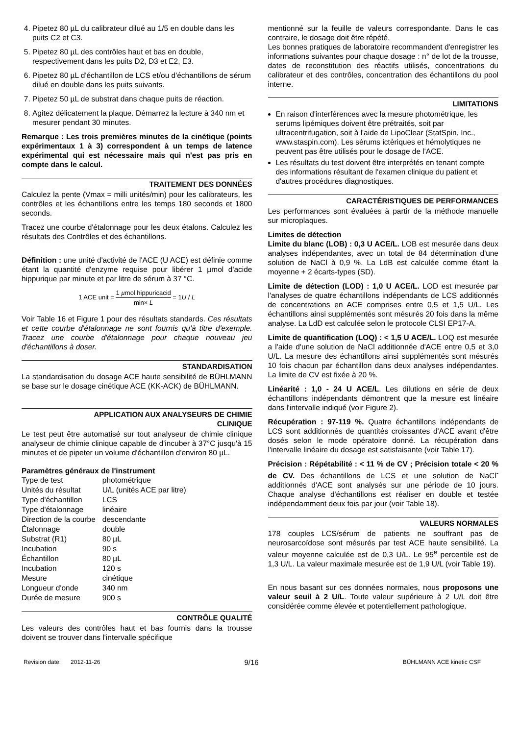4. Pipetez 80 µL du calibrateur dilué au 1/5 en double dans les puits C2 et C3.
5. Pipetez 80 µL des contrôles haut et bas en double, respectivement dans les puits D2, D3 et E2, E3.
6. Pipetez 80 µL d'échantillon de LCS et/ou d'échantillons de sérum dilué en double dans les puits suivants.
7. Pipetez 50 µL de substrat dans chaque puits de réaction.
8. Agitez délicatement la plaque. Démarrez la lecture à 340 nm et mesurer pendant 30 minutes.
Remarque : Les trois premières minutes de la cinétique (points expérimentaux 1 à 3) correspondent à un temps de latence expérimental qui est nécessaire mais qui n'est pas pris en compte dans le calcul.
TRAITEMENT DES DONNÉES
Calculez la pente (Vmax = milli unités/min) pour les calibrateurs, les contrôles et les échantillons entre les temps 180 seconds et 1800 seconds.
Tracez une courbe d'étalonnage pour les deux étalons. Calculez les résultats des Contrôles et des échantillons.
Définition : une unité d'activité de l'ACE (U ACE) est définie comme étant la quantité d'enzyme requise pour libérer 1 µmol d'acide hippurique par minute et par litre de sérum à 37 °C.
1 ACE unit = 1 µmol hippuricacid min× L = 1U / L
Voir Table 16 et Figure 1 pour des résultats standards. Ces résultats et cette courbe d'étalonnage ne sont fournis qu'à titre d'exemple. Tracez une courbe d'étalonnage pour chaque nouveau jeu d'échantillons à doser.
STANDARDISATION
La standardisation du dosage ACE haute sensibilité de BÜHLMANN se base sur le dosage cinétique ACE (KK-ACK) de BÜHLMANN.
APPLICATION AUX ANALYSEURS DE CHIMIE
CLINIQUE
Le test peut être automatisé sur tout analyseur de chimie clinique analyseur de chimie clinique capable de d'incuber à 37°C jusqu'à 15 minutes et de pipeter un volume d'échantillon d'environ 80 µL.
Paramètres généraux de l'instrument
| Type de test | photométrique |
| Unités du résultat | U/L (unités ACE par litre) |
| Type d'échantillon | LCS |
| Type d'étalonnage | linéaire |
| Direction de la courbe | descendante |
| Étalonnage | double |
| Substrat (R1) | 80 µL |
| Incubation | 90 s |
| Échantillon | 80 µL |
| Incubation | 120 s |
| Mesure | cinétique |
| Longueur d'onde | 340 nm |
| Durée de mesure | 900 s |
CONTRÔLE QUALITÉ
Les valeurs des contrôles haut et bas fournis dans la trousse doivent se trouver dans l'intervalle spécifique
mentionné sur la feuille de valeurs correspondante. Dans le cas contraire, le dosage doit être répété.
Les bonnes pratiques de laboratoire recommandent d'enregistrer les informations suivantes pour chaque dosage : n° de lot de la trousse, dates de reconstitution des réactifs utilisés, concentrations du calibrateur et des contrôles, concentration des échantillons du pool interne.
LIMITATIONS
En raison d'interférences avec la mesure photométrique, les serums lipémiques doivent être prétraités, soit par ultracentrifugation, soit à l'aide de LipoClear (StatSpin, Inc., www.staspin.com). Les sérums ictèriques et hémolytiques ne peuvent pas être utilisés pour le dosage de l'ACE.
Les résultats du test doivent être interprétés en tenant compte des informations résultant de l'examen clinique du patient et d'autres procédures diagnostiques.
CARACTÉRISTIQUES DE PERFORMANCES
Les performances sont évaluées à partir de la méthode manuelle sur microplaques.
Limites de détection
Limite du blanc (LOB) : 0,3 U ACE/L. LOB est mesurée dans deux analyses indépendantes, avec un total de 84 détermination d'une solution de NaCl à 0,9 %. La LdB est calculée comme étant la moyenne + 2 écarts-types (SD).
Limite de détection (LOD) : 1,0 U ACE/L. LOD est mesurée par l'analyses de quatre échantillons indépendants de LCS additionnés de concentrations en ACE comprises entre 0,5 et 1,5 U/L. Les échantillons ainsi supplémentés sont mésurés 20 fois dans la même analyse. La LdD est calculée selon le protocole CLSI EP17-A.
Limite de quantification (LOQ) : < 1,5 U ACE/L. LOQ est mesurée a l'aide d'une solution de NaCl additionnée d'ACE entre 0,5 et 3,0 U/L. La mesure des échantillons ainsi supplémentés sont mésurés 10 fois chacun par échantillon dans deux analyses indépendantes. La limite de CV est fixée à 20 %.
Linéarité : 1,0 - 24 U ACE/L. Les dilutions en série de deux échantillons indépendants démontrent que la mesure est linéaire dans l'intervalle indiqué (voir Figure 2).
Récupération : 97-119 %. Quatre échantillons indépendants de LCS sont additionnés de quantités croissantes d'ACE avant d'être dosés selon le mode opératoire donné. La récupération dans l'intervalle linéaire du dosage est satisfaisante (voir Table 17).
Précision : Répétabilité : < 11 % de CV ; Précision totale < 20 % de CV. Des échantillons de LCS et une solution de NaCl<sup>-</sup> additionnés d'ACE sont analysés sur une période de 10 jours. Chaque analyse d'échantillons est réaliser en double et testée indépendamment deux fois par jour (voir Table 18).
VALEURS NORMALES
178 couples LCS/sérum de patients ne souffrant pas de neurosarcoïdose sont mésurés par test ACE haute sensibilité. La valeur moyenne calculée est de 0,3 U/L. Le 95<sup>e</sup> percentile est de 1,3 U/L. La valeur maximale mesurée est de 1,9 U/L (voir Table 19).
En nous basant sur ces données normales, nous proposons une valeur seuil à 2 U/L. Toute valeur supérieure à 2 U/L doit être considérée comme élevée et potentiellement pathologique.
Revision date: 2012-11-26 9/16 BÜHLMANN ACE kinetic CSF